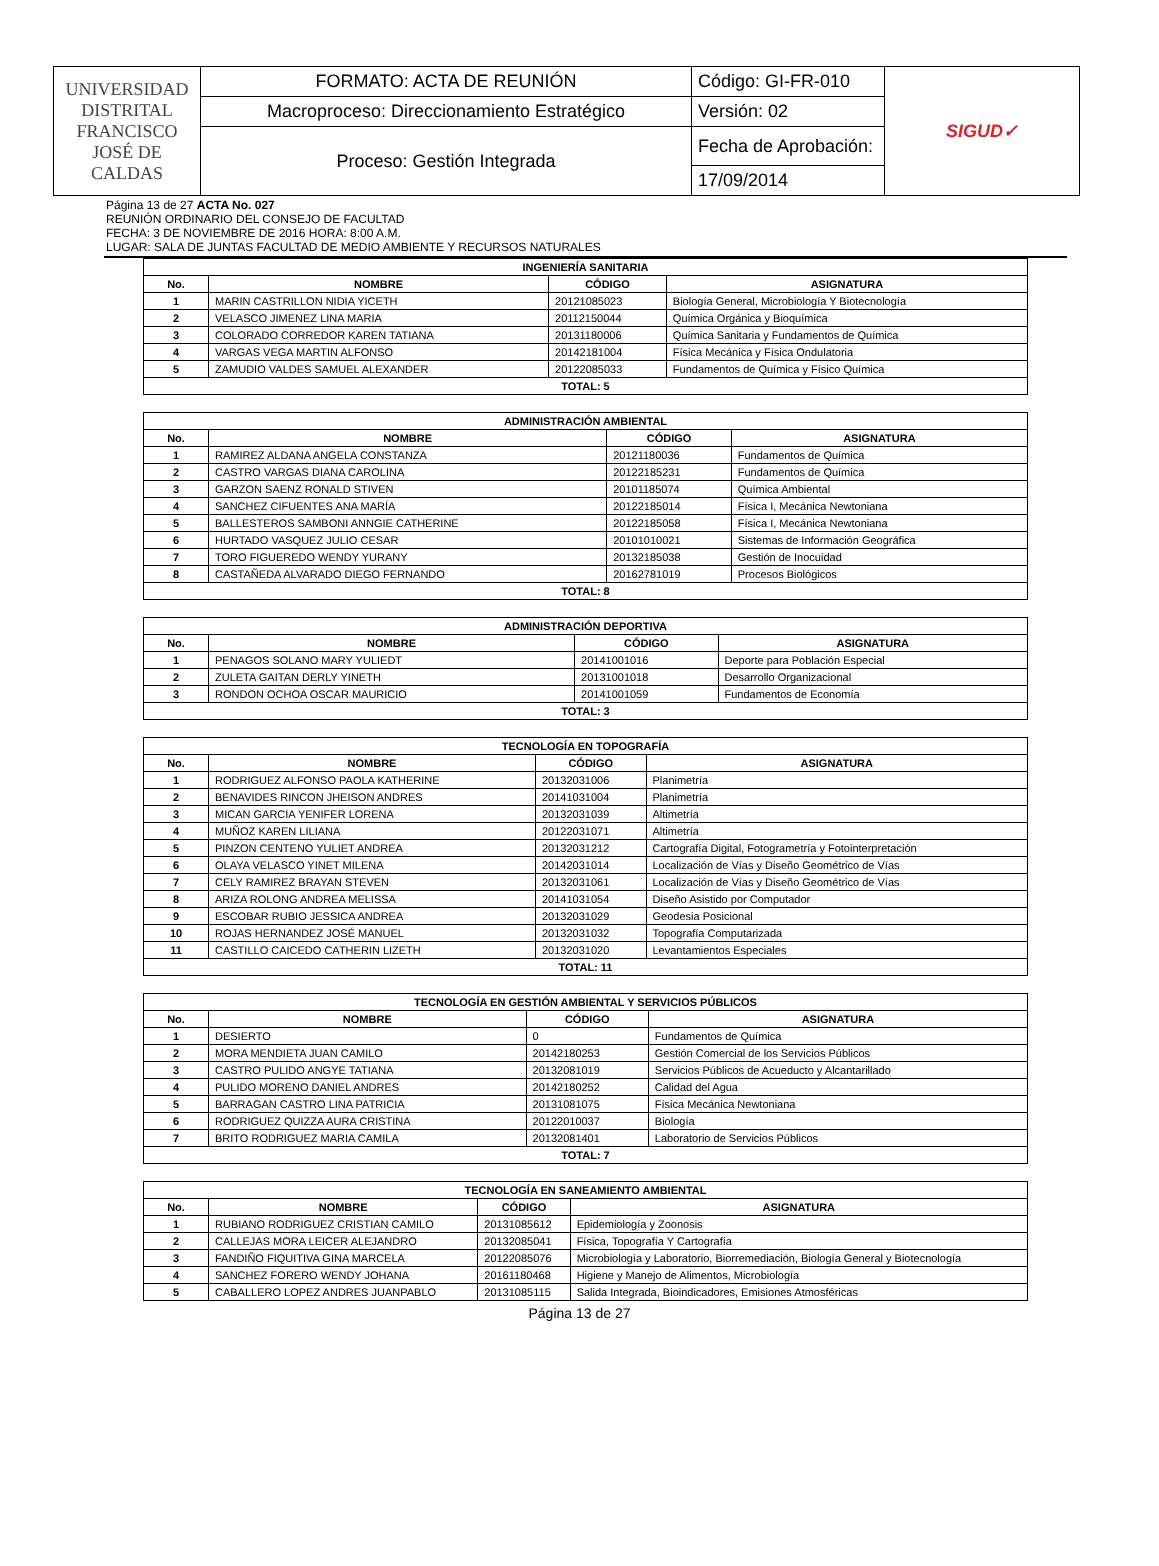| UNIVERSIDAD DISTRITAL FRANCISCO JOSÉ DE CALDAS | FORMATO: ACTA DE REUNIÓN | Código: GI-FR-010 | SIGUD✓ |
| | Macroproceso: Direccionamiento Estratégico | Versión: 02 | |
| | Proceso: Gestión Integrada | Fecha de Aprobación: | |
| | | 17/09/2014 | |
Página 13 de 27 ACTA No. 027
REUNIÓN ORDINARIO DEL CONSEJO DE FACULTAD
FECHA: 3 DE NOVIEMBRE DE 2016 HORA: 8:00 A.M.
LUGAR: SALA DE JUNTAS FACULTAD DE MEDIO AMBIENTE Y RECURSOS NATURALES
| INGENIERÍA SANITARIA | | | |
| --- | --- | --- | --- |
| No. | NOMBRE | CÓDIGO | ASIGNATURA |
| 1 | MARIN CASTRILLON NIDIA YICETH | 20121085023 | Biología General, Microbiología Y Biotecnología |
| 2 | VELASCO JIMENEZ LINA MARIA | 20112150044 | Química Orgánica y Bioquímica |
| 3 | COLORADO CORREDOR KAREN TATIANA | 20131180006 | Química Sanitaria y Fundamentos de Química |
| 4 | VARGAS VEGA MARTIN ALFONSO | 20142181004 | Física Mecánica y Física Ondulatoria |
| 5 | ZAMUDIO VALDES SAMUEL ALEXANDER | 20122085033 | Fundamentos de Química y Físico Química |
| TOTAL: 5 | | | |
| ADMINISTRACIÓN AMBIENTAL | | | |
| --- | --- | --- | --- |
| No. | NOMBRE | CÓDIGO | ASIGNATURA |
| 1 | RAMIREZ ALDANA ANGELA CONSTANZA | 20121180036 | Fundamentos de Química |
| 2 | CASTRO VARGAS DIANA CAROLINA | 20122185231 | Fundamentos de Química |
| 3 | GARZON SAENZ RONALD STIVEN | 20101185074 | Química Ambiental |
| 4 | SANCHEZ CIFUENTES ANA MARÍA | 20122185014 | Física I, Mecánica Newtoniana |
| 5 | BALLESTEROS SAMBONI ANNGIE CATHERINE | 20122185058 | Física I, Mecánica Newtoniana |
| 6 | HURTADO VASQUEZ JULIO CESAR | 20101010021 | Sistemas de Información Geográfica |
| 7 | TORO FIGUEREDO WENDY YURANY | 20132185038 | Gestión de Inocuidad |
| 8 | CASTAÑEDA ALVARADO DIEGO FERNANDO | 20162781019 | Procesos Biológicos |
| TOTAL: 8 | | | |
| ADMINISTRACIÓN DEPORTIVA | | | |
| --- | --- | --- | --- |
| No. | NOMBRE | CÓDIGO | ASIGNATURA |
| 1 | PENAGOS SOLANO MARY YULIEDT | 20141001016 | Deporte para Población Especial |
| 2 | ZULETA GAITAN DERLY YINETH | 20131001018 | Desarrollo Organizacional |
| 3 | RONDON OCHOA OSCAR MAURICIO | 20141001059 | Fundamentos de Economía |
| TOTAL: 3 | | | |
| TECNOLOGÍA EN TOPOGRAFÍA | | | |
| --- | --- | --- | --- |
| No. | NOMBRE | CÓDIGO | ASIGNATURA |
| 1 | RODRIGUEZ ALFONSO PAOLA KATHERINE | 20132031006 | Planimetría |
| 2 | BENAVIDES RINCON JHEISON ANDRES | 20141031004 | Planimetría |
| 3 | MICAN GARCIA YENIFER LORENA | 20132031039 | Altimetría |
| 4 | MUÑOZ KAREN LILIANA | 20122031071 | Altimetría |
| 5 | PINZON CENTENO YULIET ANDREA | 20132031212 | Cartografía Digital, Fotogrametría y Fotointerpretación |
| 6 | OLAYA VELASCO YINET MILENA | 20142031014 | Localización de Vías y Diseño Geométrico de Vías |
| 7 | CELY RAMIREZ BRAYAN STEVEN | 20132031061 | Localización de Vías y Diseño Geométrico de Vías |
| 8 | ARIZA ROLONG ANDREA MELISSA | 20141031054 | Diseño Asistido por Computador |
| 9 | ESCOBAR RUBIO JESSICA ANDREA | 20132031029 | Geodesia Posicional |
| 10 | ROJAS HERNANDEZ JOSÉ MANUEL | 20132031032 | Topografía Computarizada |
| 11 | CASTILLO CAICEDO CATHERIN LIZETH | 20132031020 | Levantamientos Especiales |
| TOTAL: 11 | | | |
| TECNOLOGÍA EN GESTIÓN AMBIENTAL Y SERVICIOS PÚBLICOS | | | |
| --- | --- | --- | --- |
| No. | NOMBRE | CÓDIGO | ASIGNATURA |
| 1 | DESIERTO | 0 | Fundamentos de Química |
| 2 | MORA MENDIETA JUAN CAMILO | 20142180253 | Gestión Comercial de los Servicios Públicos |
| 3 | CASTRO PULIDO ANGYE TATIANA | 20132081019 | Servicios Públicos de Acueducto y Alcantarillado |
| 4 | PULIDO MORENO DANIEL ANDRES | 20142180252 | Calidad del Agua |
| 5 | BARRAGAN CASTRO LINA PATRICIA | 20131081075 | Física Mecánica Newtoniana |
| 6 | RODRIGUEZ QUIZZA AURA CRISTINA | 20122010037 | Biología |
| 7 | BRITO RODRIGUEZ MARIA CAMILA | 20132081401 | Laboratorio de Servicios Públicos |
| TOTAL: 7 | | | |
| TECNOLOGÍA EN SANEAMIENTO AMBIENTAL | | | |
| --- | --- | --- | --- |
| No. | NOMBRE | CÓDIGO | ASIGNATURA |
| 1 | RUBIANO RODRIGUEZ CRISTIAN CAMILO | 20131085612 | Epidemiología y Zoonosis |
| 2 | CALLEJAS MORA LEICER ALEJANDRO | 20132085041 | Física, Topografía Y Cartografía |
| 3 | FANDIÑO FIQUITIVA GINA MARCELA | 20122085076 | Microbiología y Laboratorio, Biorremediación, Biología General y Biotecnología |
| 4 | SANCHEZ FORERO WENDY JOHANA | 20161180468 | Higiene y Manejo de Alimentos, Microbiología |
| 5 | CABALLERO LOPEZ ANDRES JUANPABLO | 20131085115 | Salida Integrada, Bioindicadores, Emisiones Atmosféricas |
Página 13 de 27